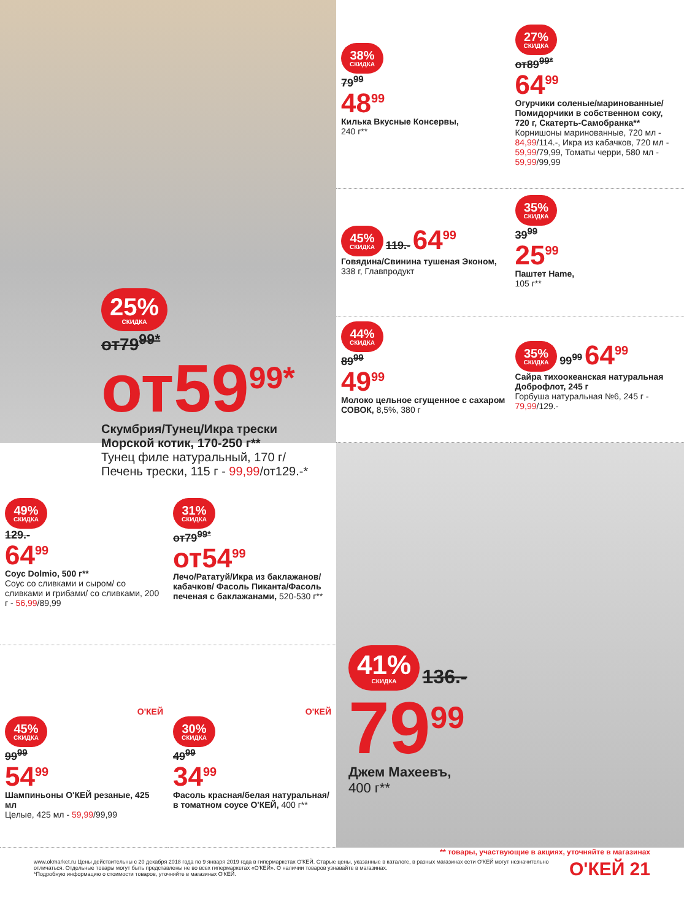25% СКИДКА
от79<sup>99*</sup>
от59<sup>99*</sup>
Скумбрия/Тунец/Икра трески Морской котик, 170-250 г**
Тунец филе натуральный, 170 г/ Печень трески, 115 г - 99,99/от129.-*
38% СКИДКА
79<sup>99</sup>
48<sup>99</sup>
Килька Вкусные Консервы,
240 г**
27% СКИДКА
от89<sup>99*</sup>
64<sup>99</sup>
Огурчики соленые/маринованные/ Помидорчики в собственном соку, 720 г, Скатерть-Самобранка**
Корнишоны маринованные, 720 мл - 84,99/114.-, Икра из кабачков, 720 мл - 59,99/79,99, Томаты черри, 580 мл - 59,99/99,99
45% СКИДКА
119.- 64<sup>99</sup>
Говядина/Свинина тушеная Эконом,
338 г, Главпродукт
35% СКИДКА
39<sup>99</sup>
25<sup>99</sup>
Паштет Hame,
105 г**
44% СКИДКА
89<sup>99</sup>
49<sup>99</sup>
Молоко цельное сгущенное с сахаром СОВОК, 8,5%, 380 г
35% СКИДКА
99<sup>99</sup> 64<sup>99</sup>
Сайра тихоокеанская натуральная Доброфлот, 245 г
Горбуша натуральная №6, 245 г - 79,99/129.-
49% СКИДКА
129.-
64<sup>99</sup>
Соус Dolmio, 500 г**
Соус со сливками и сыром/ со сливками и грибами/ со сливками, 200 г - 56,99/89,99
31% СКИДКА
от79<sup>99*</sup>
от54<sup>99</sup>
Лечо/Рататуй/Икра из баклажанов/кабачков/ Фасоль Пиканта/Фасоль печеная с баклажанами, 520-530 г**
О'КЕЙ
45% СКИДКА
99<sup>99</sup>
54<sup>99</sup>
Шампиньоны О'КЕЙ резаные, 425 мл
Целые, 425 мл - 59,99/99,99
О'КЕЙ
30% СКИДКА
49<sup>99</sup>
34<sup>99</sup>
Фасоль красная/белая натуральная/ в томатном соусе О'КЕЙ, 400 г**
41% СКИДКА
136.-
79<sup>99</sup>
Джем Махеевъ,
400 г**
** товары, участвующие в акциях, уточняйте в магазинах
www.okmarket.ru Цены действительны с 20 декабря 2018 года по 9 января 2019 года в гипермаркетах О'КЕЙ. Старые цены, указанные в каталоге, в разных магазинах сети О'КЕЙ могут незначительно отличаться. Отдельные товары могут быть представлены не во всех гипермаркетах «О'КЕЙ». О наличии товаров узнавайте в магазинах.
*Подробную информацию о стоимости товаров, уточняйте в магазинах О'КЕЙ.
О'КЕЙ 21